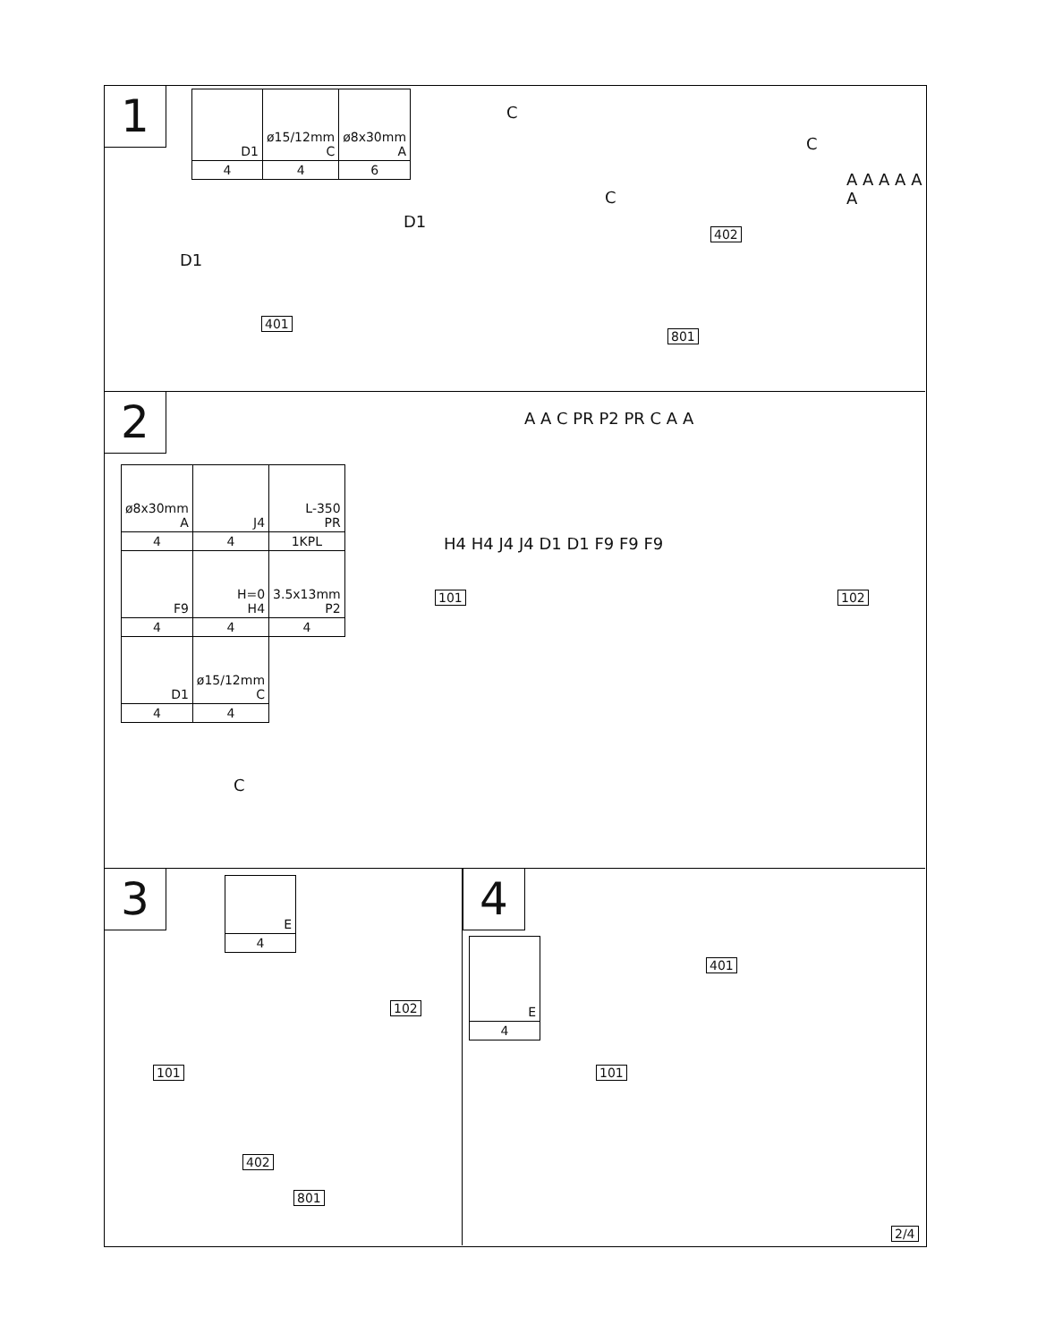1
| D1 | ø15/12mm C | ø8x30mm A |
| 4 | 4 | 6 |
C
401
402
801
D1
D1
C
C
A A A A A A
2
| ø8x30mm A | J4 | L-350 PR |
| 4 | 4 | 1KPL |
| F9 | H=0 H4 | 3.5x13mm P2 |
| 4 | 4 | 4 |
| D1 | ø15/12mm C | |
| 4 | 4 | |
C
101 102
A A C PR P2 PR C A A
H4 H4 J4 J4 D1 D1 F9 F9 F9
3
4
| E |
| 4 |
| E |
| 4 |
101
102
402
801
401
101
2/4